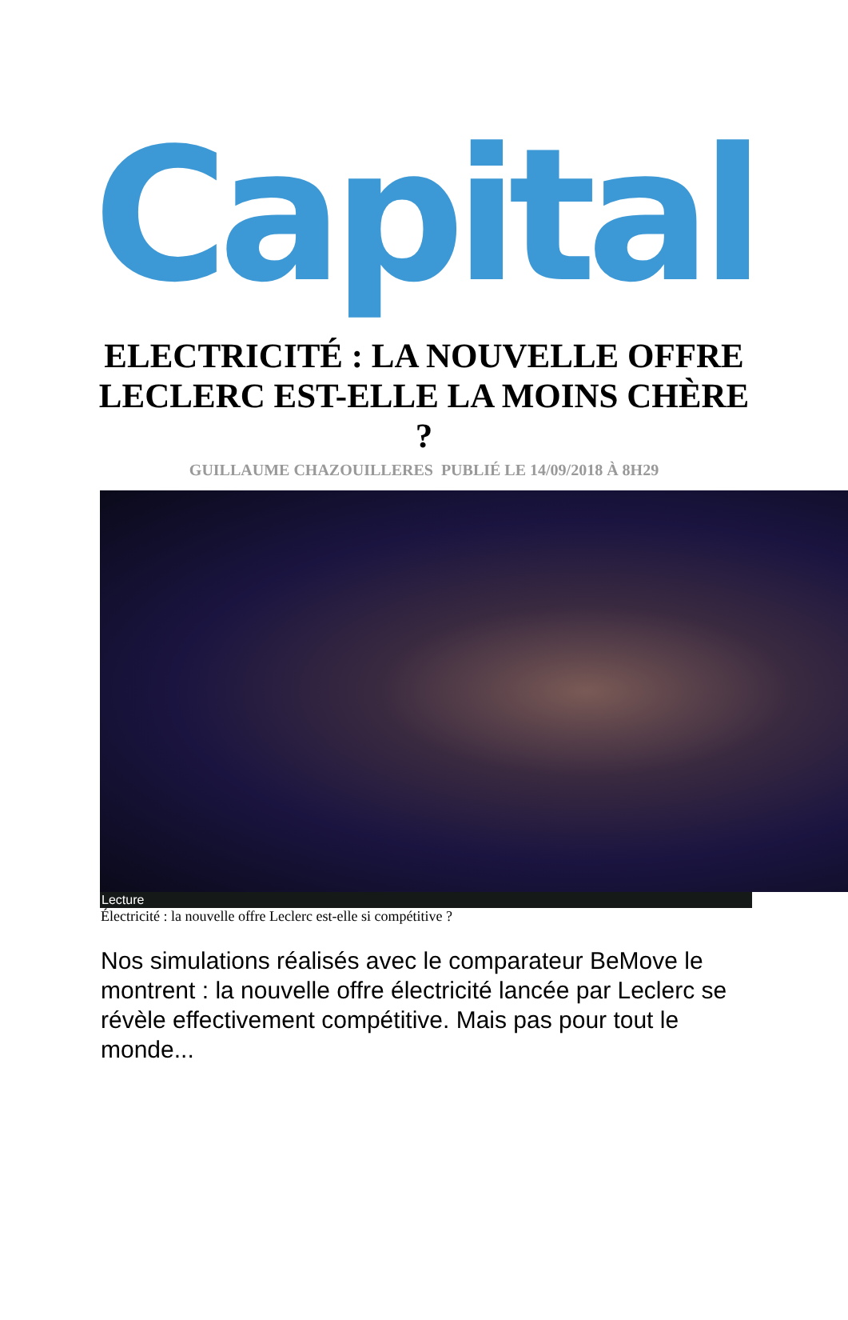Capital
ELECTRICITÉ : LA NOUVELLE OFFRE LECLERC EST-ELLE LA MOINS CHÈRE ?
GUILLAUME CHAZOUILLERES PUBLIÉ LE 14/09/2018 À 8H29
Lecture
Électricité : la nouvelle offre Leclerc est-elle si compétitive ?
Nos simulations réalisés avec le comparateur BeMove le montrent : la nouvelle offre électricité lancée par Leclerc se révèle effectivement compétitive. Mais pas pour tout le monde...